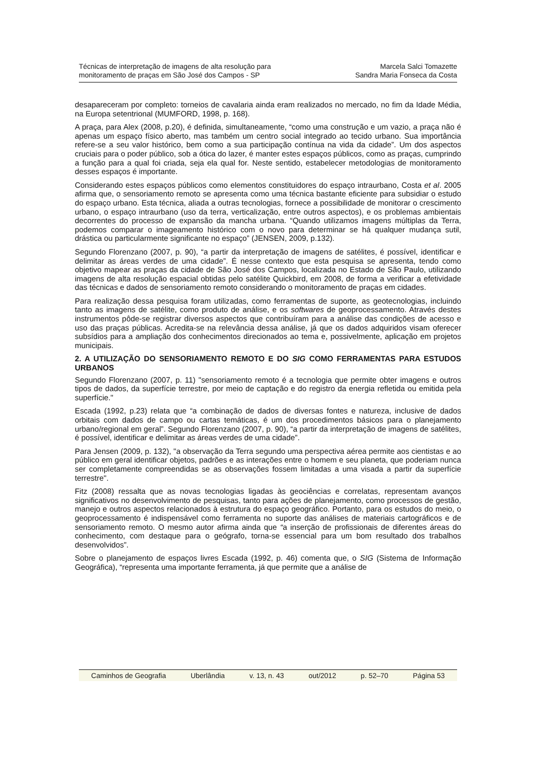Técnicas de interpretação de imagens de alta resolução para
monitoramento de praças em São José dos Campos - SP
Marcela Salci Tomazette
Sandra Maria Fonseca da Costa
desapareceram por completo: torneios de cavalaria ainda eram realizados no mercado, no fim da Idade Média, na Europa setentrional (MUMFORD, 1998, p. 168).
A praça, para Alex (2008, p.20), é definida, simultaneamente, “como uma construção e um vazio, a praça não é apenas um espaço físico aberto, mas também um centro social integrado ao tecido urbano. Sua importância refere-se a seu valor histórico, bem como a sua participação contínua na vida da cidade”. Um dos aspectos cruciais para o poder público, sob a ótica do lazer, é manter estes espaços públicos, como as praças, cumprindo a função para a qual foi criada, seja ela qual for. Neste sentido, estabelecer metodologias de monitoramento desses espaços é importante.
Considerando estes espaços públicos como elementos constituidores do espaço intraurbano, Costa et al. 2005 afirma que, o sensoriamento remoto se apresenta como uma técnica bastante eficiente para subsidiar o estudo do espaço urbano. Esta técnica, aliada a outras tecnologias, fornece a possibilidade de monitorar o crescimento urbano, o espaço intraurbano (uso da terra, verticalização, entre outros aspectos), e os problemas ambientais decorrentes do processo de expansão da mancha urbana. “Quando utilizamos imagens múltiplas da Terra, podemos comparar o imageamento histórico com o novo para determinar se há qualquer mudança sutil, drástica ou particularmente significante no espaço” (JENSEN, 2009, p.132).
Segundo Florenzano (2007, p. 90), “a partir da interpretação de imagens de satélites, é possível, identificar e delimitar as áreas verdes de uma cidade”. É nesse contexto que esta pesquisa se apresenta, tendo como objetivo mapear as praças da cidade de São José dos Campos, localizada no Estado de São Paulo, utilizando imagens de alta resolução espacial obtidas pelo satélite Quickbird, em 2008, de forma a verificar a efetividade das técnicas e dados de sensoriamento remoto considerando o monitoramento de praças em cidades.
Para realização dessa pesquisa foram utilizadas, como ferramentas de suporte, as geotecnologias, incluindo tanto as imagens de satélite, como produto de análise, e os softwares de geoprocessamento. Através destes instrumentos pôde-se registrar diversos aspectos que contribuíram para a análise das condições de acesso e uso das praças públicas. Acredita-se na relevância dessa análise, já que os dados adquiridos visam oferecer subsídios para a ampliação dos conhecimentos direcionados ao tema e, possivelmente, aplicação em projetos municipais.
2. A UTILIZAÇÃO DO SENSORIAMENTO REMOTO E DO SIG COMO FERRAMENTAS PARA ESTUDOS URBANOS
Segundo Florenzano (2007, p. 11) "sensoriamento remoto é a tecnologia que permite obter imagens e outros tipos de dados, da superfície terrestre, por meio de captação e do registro da energia refletida ou emitida pela superfície."
Escada (1992, p.23) relata que “a combinação de dados de diversas fontes e natureza, inclusive de dados orbitais com dados de campo ou cartas temáticas, é um dos procedimentos básicos para o planejamento urbano/regional em geral”. Segundo Florenzano (2007, p. 90), “a partir da interpretação de imagens de satélites, é possível, identificar e delimitar as áreas verdes de uma cidade”.
Para Jensen (2009, p. 132), "a observação da Terra segundo uma perspectiva aérea permite aos cientistas e ao público em geral identificar objetos, padrões e as interações entre o homem e seu planeta, que poderiam nunca ser completamente compreendidas se as observações fossem limitadas a uma visada a partir da superfície terrestre".
Fitz (2008) ressalta que as novas tecnologias ligadas às geociências e correlatas, representam avanços significativos no desenvolvimento de pesquisas, tanto para ações de planejamento, como processos de gestão, manejo e outros aspectos relacionados à estrutura do espaço geográfico. Portanto, para os estudos do meio, o geoprocessamento é indispensável como ferramenta no suporte das análises de materiais cartográficos e de sensoriamento remoto. O mesmo autor afirma ainda que “a inserção de profissionais de diferentes áreas do conhecimento, com destaque para o geógrafo, torna-se essencial para um bom resultado dos trabalhos desenvolvidos”.
Sobre o planejamento de espaços livres Escada (1992, p. 46) comenta que, o SIG (Sistema de Informação Geográfica), “representa uma importante ferramenta, já que permite que a análise de
Caminhos de Geografia Uberlândia v. 13, n. 43 out/2012 p. 52–70 Página 53